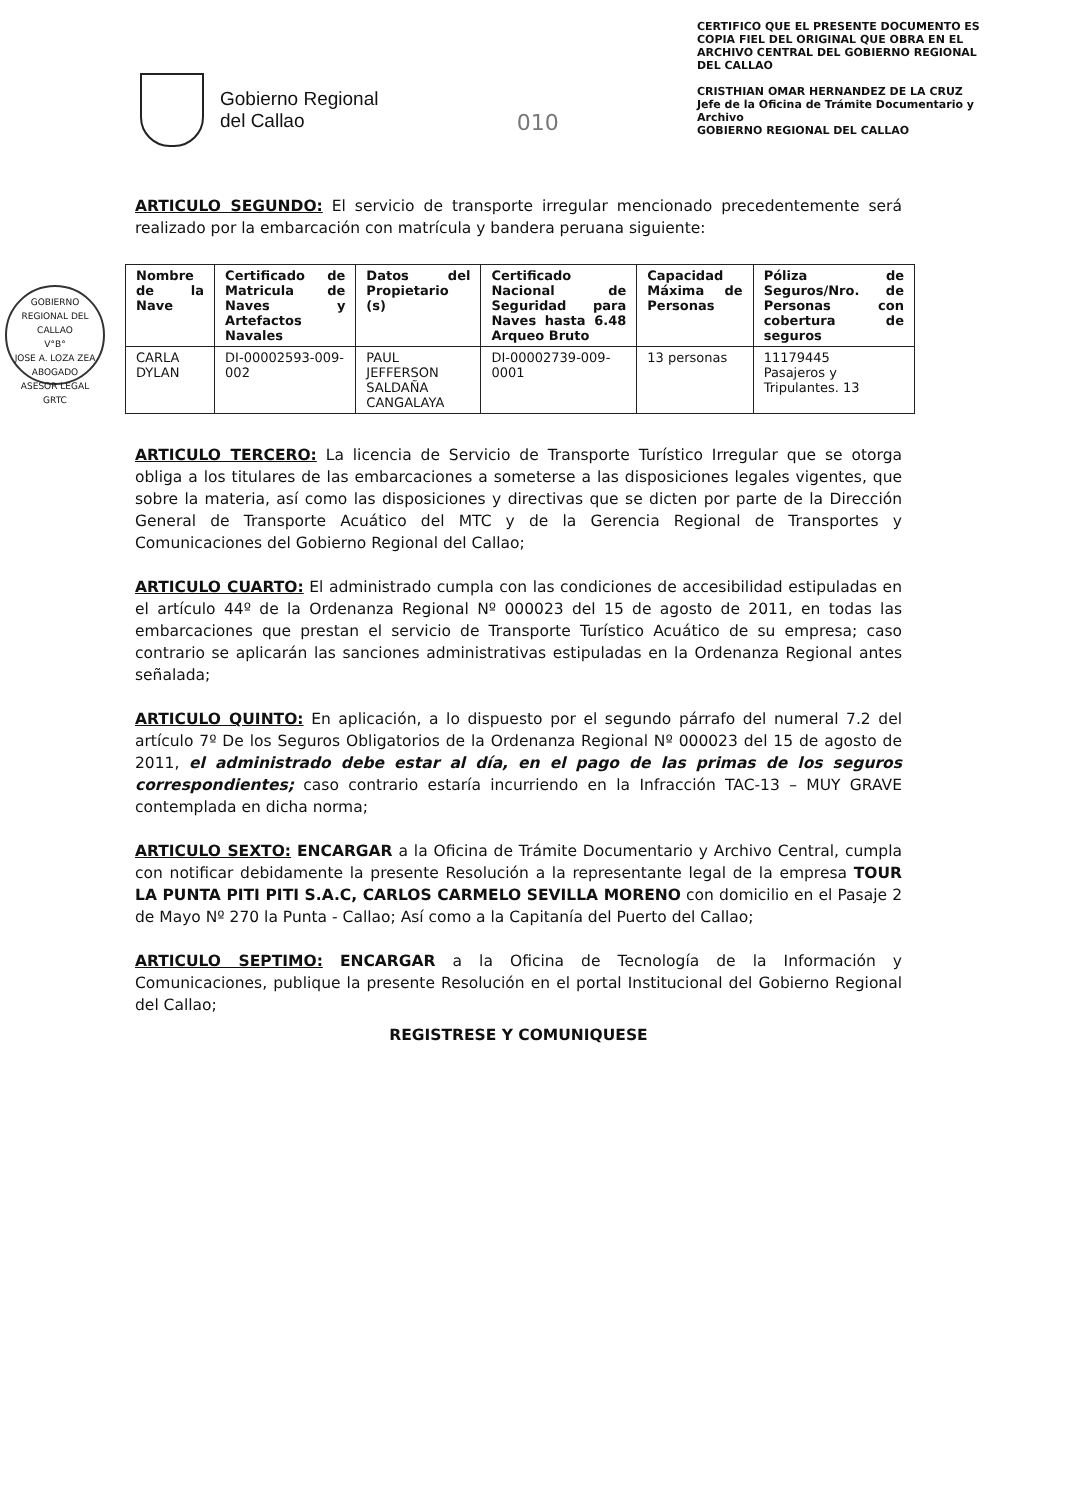Gobierno Regional
del Callao
010
CERTIFICO QUE EL PRESENTE DOCUMENTO ES COPIA FIEL DEL ORIGINAL QUE OBRA EN EL ARCHIVO CENTRAL DEL GOBIERNO REGIONAL DEL CALLAO
CRISTHIAN OMAR HERNANDEZ DE LA CRUZ
Jefe de la Oficina de Trámite Documentario y Archivo
GOBIERNO REGIONAL DEL CALLAO
GOBIERNO REGIONAL DEL CALLAO
V°B°
JOSE A. LOZA ZEA
ABOGADO
ASESOR LEGAL
GRTC
ARTICULO SEGUNDO: El servicio de transporte irregular mencionado precedentemente será realizado por la embarcación con matrícula y bandera peruana siguiente:
| Nombre de la Nave | Certificado de Matricula de Naves y Artefactos Navales | Datos del Propietario (s) | Certificado Nacional de Seguridad para Naves hasta 6.48 Arqueo Bruto | Capacidad Máxima de Personas | Póliza de Seguros/Nro. de Personas con cobertura de seguros |
| --- | --- | --- | --- | --- | --- |
| CARLA DYLAN | DI-00002593-009-002 | PAUL JEFFERSON SALDAÑA CANGALAYA | DI-00002739-009-0001 | 13 personas | 11179445 Pasajeros y Tripulantes. 13 |
ARTICULO TERCERO: La licencia de Servicio de Transporte Turístico Irregular que se otorga obliga a los titulares de las embarcaciones a someterse a las disposiciones legales vigentes, que sobre la materia, así como las disposiciones y directivas que se dicten por parte de la Dirección General de Transporte Acuático del MTC y de la Gerencia Regional de Transportes y Comunicaciones del Gobierno Regional del Callao;
ARTICULO CUARTO: El administrado cumpla con las condiciones de accesibilidad estipuladas en el artículo 44º de la Ordenanza Regional Nº 000023 del 15 de agosto de 2011, en todas las embarcaciones que prestan el servicio de Transporte Turístico Acuático de su empresa; caso contrario se aplicarán las sanciones administrativas estipuladas en la Ordenanza Regional antes señalada;
ARTICULO QUINTO: En aplicación, a lo dispuesto por el segundo párrafo del numeral 7.2 del artículo 7º De los Seguros Obligatorios de la Ordenanza Regional Nº 000023 del 15 de agosto de 2011, el administrado debe estar al día, en el pago de las primas de los seguros correspondientes; caso contrario estaría incurriendo en la Infracción TAC-13 – MUY GRAVE contemplada en dicha norma;
ARTICULO SEXTO: ENCARGAR a la Oficina de Trámite Documentario y Archivo Central, cumpla con notificar debidamente la presente Resolución a la representante legal de la empresa TOUR LA PUNTA PITI PITI S.A.C, CARLOS CARMELO SEVILLA MORENO con domicilio en el Pasaje 2 de Mayo Nº 270 la Punta - Callao; Así como a la Capitanía del Puerto del Callao;
ARTICULO SEPTIMO: ENCARGAR a la Oficina de Tecnología de la Información y Comunicaciones, publique la presente Resolución en el portal Institucional del Gobierno Regional del Callao;
REGISTRESE Y COMUNIQUESE